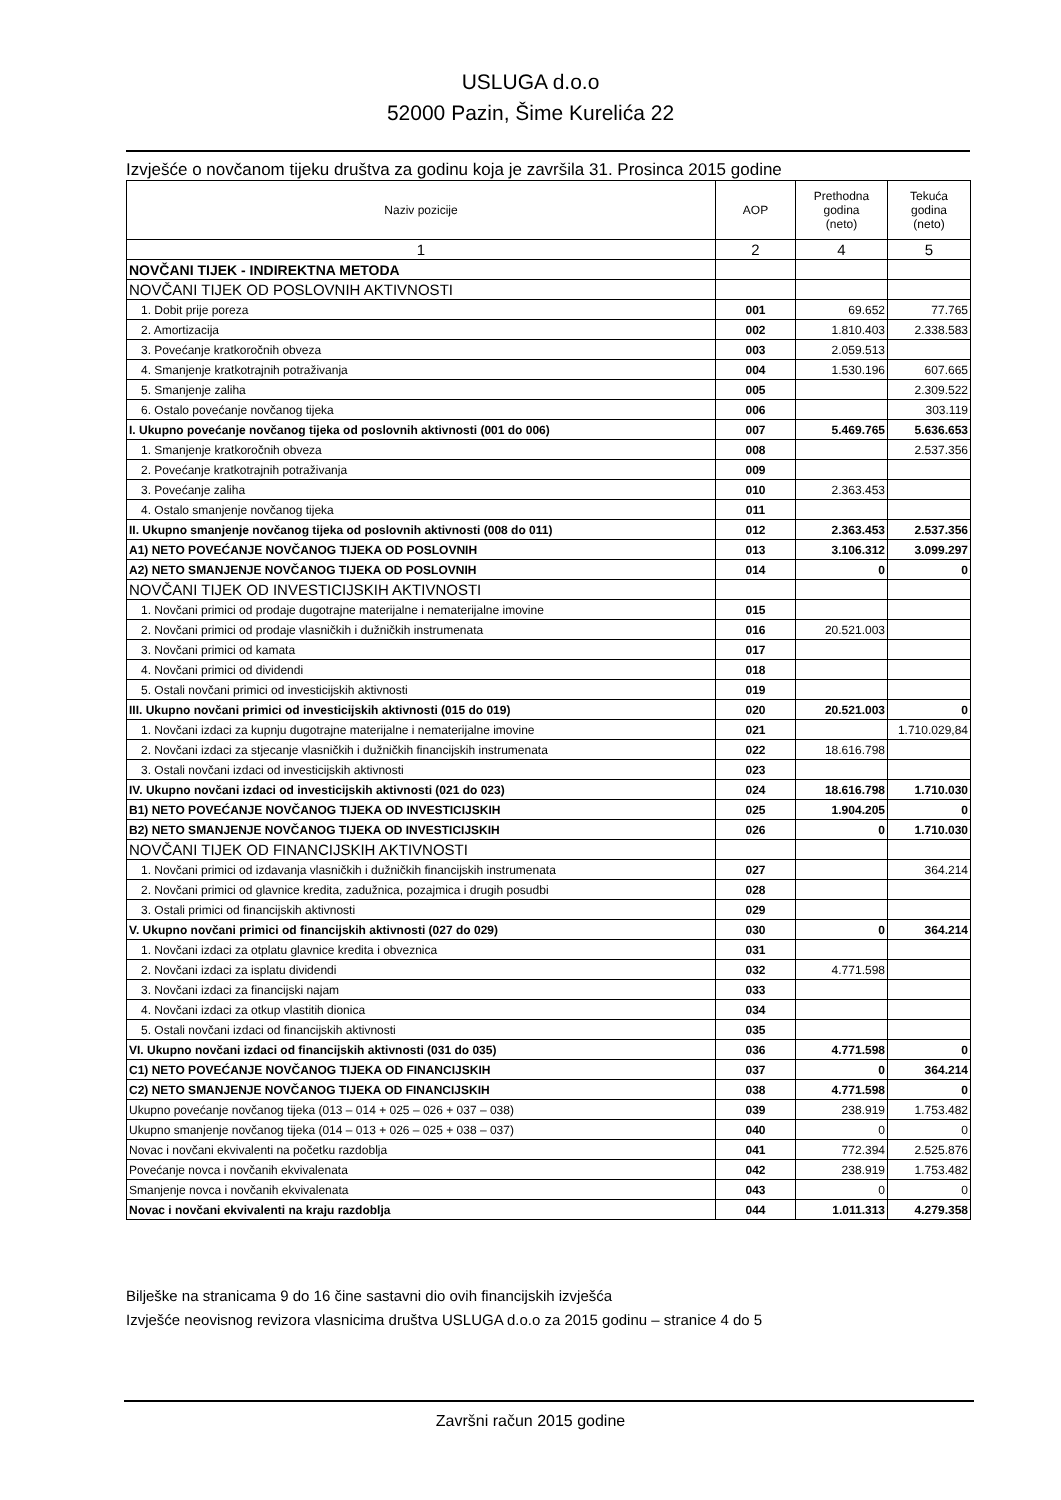USLUGA d.o.o
52000 Pazin, Šime Kurelića 22
Izvješće o novčanom tijeku društva za godinu koja je završila 31. Prosinca 2015 godine
| Naziv pozicije | AOP | Prethodna godina (neto) | Tekuća godina (neto) |
| --- | --- | --- | --- |
| 1 | 2 | 4 | 5 |
| NOVČANI TIJEK - INDIREKTNA METODA | | | |
| NOVČANI TIJEK OD POSLOVNIH AKTIVNOSTI | | | |
| 1. Dobit prije poreza | 001 | 69.652 | 77.765 |
| 2. Amortizacija | 002 | 1.810.403 | 2.338.583 |
| 3. Povećanje kratkoročnih obveza | 003 | 2.059.513 | |
| 4. Smanjenje kratkotrajnih potraživanja | 004 | 1.530.196 | 607.665 |
| 5. Smanjenje zaliha | 005 | | 2.309.522 |
| 6. Ostalo povećanje novčanog tijeka | 006 | | 303.119 |
| I. Ukupno povećanje novčanog tijeka od poslovnih aktivnosti (001 do 006) | 007 | 5.469.765 | 5.636.653 |
| 1. Smanjenje kratkoročnih obveza | 008 | | 2.537.356 |
| 2. Povećanje kratkotrajnih potraživanja | 009 | | |
| 3. Povećanje zaliha | 010 | 2.363.453 | |
| 4. Ostalo smanjenje novčanog tijeka | 011 | | |
| II. Ukupno smanjenje novčanog tijeka od poslovnih aktivnosti (008 do 011) | 012 | 2.363.453 | 2.537.356 |
| A1) NETO POVEĆANJE NOVČANOG TIJEKA OD POSLOVNIH | 013 | 3.106.312 | 3.099.297 |
| A2) NETO SMANJENJE NOVČANOG TIJEKA OD POSLOVNIH | 014 | 0 | 0 |
| NOVČANI TIJEK OD INVESTICIJSKIH AKTIVNOSTI | | | |
| 1. Novčani primici od prodaje dugotrajne materijalne i nematerijalne imovine | 015 | | |
| 2. Novčani primici od prodaje vlasničkih i dužničkih instrumenata | 016 | 20.521.003 | |
| 3. Novčani primici od kamata | 017 | | |
| 4. Novčani primici od dividendi | 018 | | |
| 5. Ostali novčani primici od investicijskih aktivnosti | 019 | | |
| III. Ukupno novčani primici od investicijskih aktivnosti (015 do 019) | 020 | 20.521.003 | 0 |
| 1. Novčani izdaci za kupnju dugotrajne materijalne i nematerijalne imovine | 021 | | 1.710.029,84 |
| 2. Novčani izdaci za stjecanje vlasničkih i dužničkih financijskih instrumenata | 022 | 18.616.798 | |
| 3. Ostali novčani izdaci od investicijskih aktivnosti | 023 | | |
| IV. Ukupno novčani izdaci od investicijskih aktivnosti (021 do 023) | 024 | 18.616.798 | 1.710.030 |
| B1) NETO POVEĆANJE NOVČANOG TIJEKA OD INVESTICIJSKIH | 025 | 1.904.205 | 0 |
| B2) NETO SMANJENJE NOVČANOG TIJEKA OD INVESTICIJSKIH | 026 | 0 | 1.710.030 |
| NOVČANI TIJEK OD FINANCIJSKIH AKTIVNOSTI | | | |
| 1. Novčani primici od izdavanja vlasničkih i dužničkih financijskih instrumenata | 027 | | 364.214 |
| 2. Novčani primici od glavnice kredita, zadužnica, pozajmica i drugih posudbi | 028 | | |
| 3. Ostali primici od financijskih aktivnosti | 029 | | |
| V. Ukupno novčani primici od financijskih aktivnosti (027 do 029) | 030 | 0 | 364.214 |
| 1. Novčani izdaci za otplatu glavnice kredita i obveznica | 031 | | |
| 2. Novčani izdaci za isplatu dividendi | 032 | 4.771.598 | |
| 3. Novčani izdaci za financijski najam | 033 | | |
| 4. Novčani izdaci za otkup vlastitih dionica | 034 | | |
| 5. Ostali novčani izdaci od financijskih aktivnosti | 035 | | |
| VI. Ukupno novčani izdaci od financijskih aktivnosti (031 do 035) | 036 | 4.771.598 | 0 |
| C1) NETO POVEĆANJE NOVČANOG TIJEKA OD FINANCIJSKIH | 037 | 0 | 364.214 |
| C2) NETO SMANJENJE NOVČANOG TIJEKA OD FINANCIJSKIH | 038 | 4.771.598 | 0 |
| Ukupno povećanje novčanog tijeka (013 – 014 + 025 – 026 + 037 – 038) | 039 | 238.919 | 1.753.482 |
| Ukupno smanjenje novčanog tijeka (014 – 013 + 026 – 025 + 038 – 037) | 040 | 0 | 0 |
| Novac i novčani ekvivalenti na početku razdoblja | 041 | 772.394 | 2.525.876 |
| Povećanje novca i novčanih ekvivalenata | 042 | 238.919 | 1.753.482 |
| Smanjenje novca i novčanih ekvivalenata | 043 | 0 | 0 |
| Novac i novčani ekvivalenti na kraju razdoblja | 044 | 1.011.313 | 4.279.358 |
Bilješke na stranicama 9 do 16 čine sastavni dio ovih financijskih izvješća
Izvješće neovisnog revizora vlasnicima društva USLUGA d.o.o za 2015 godinu – stranice 4 do 5
Završni račun 2015 godine